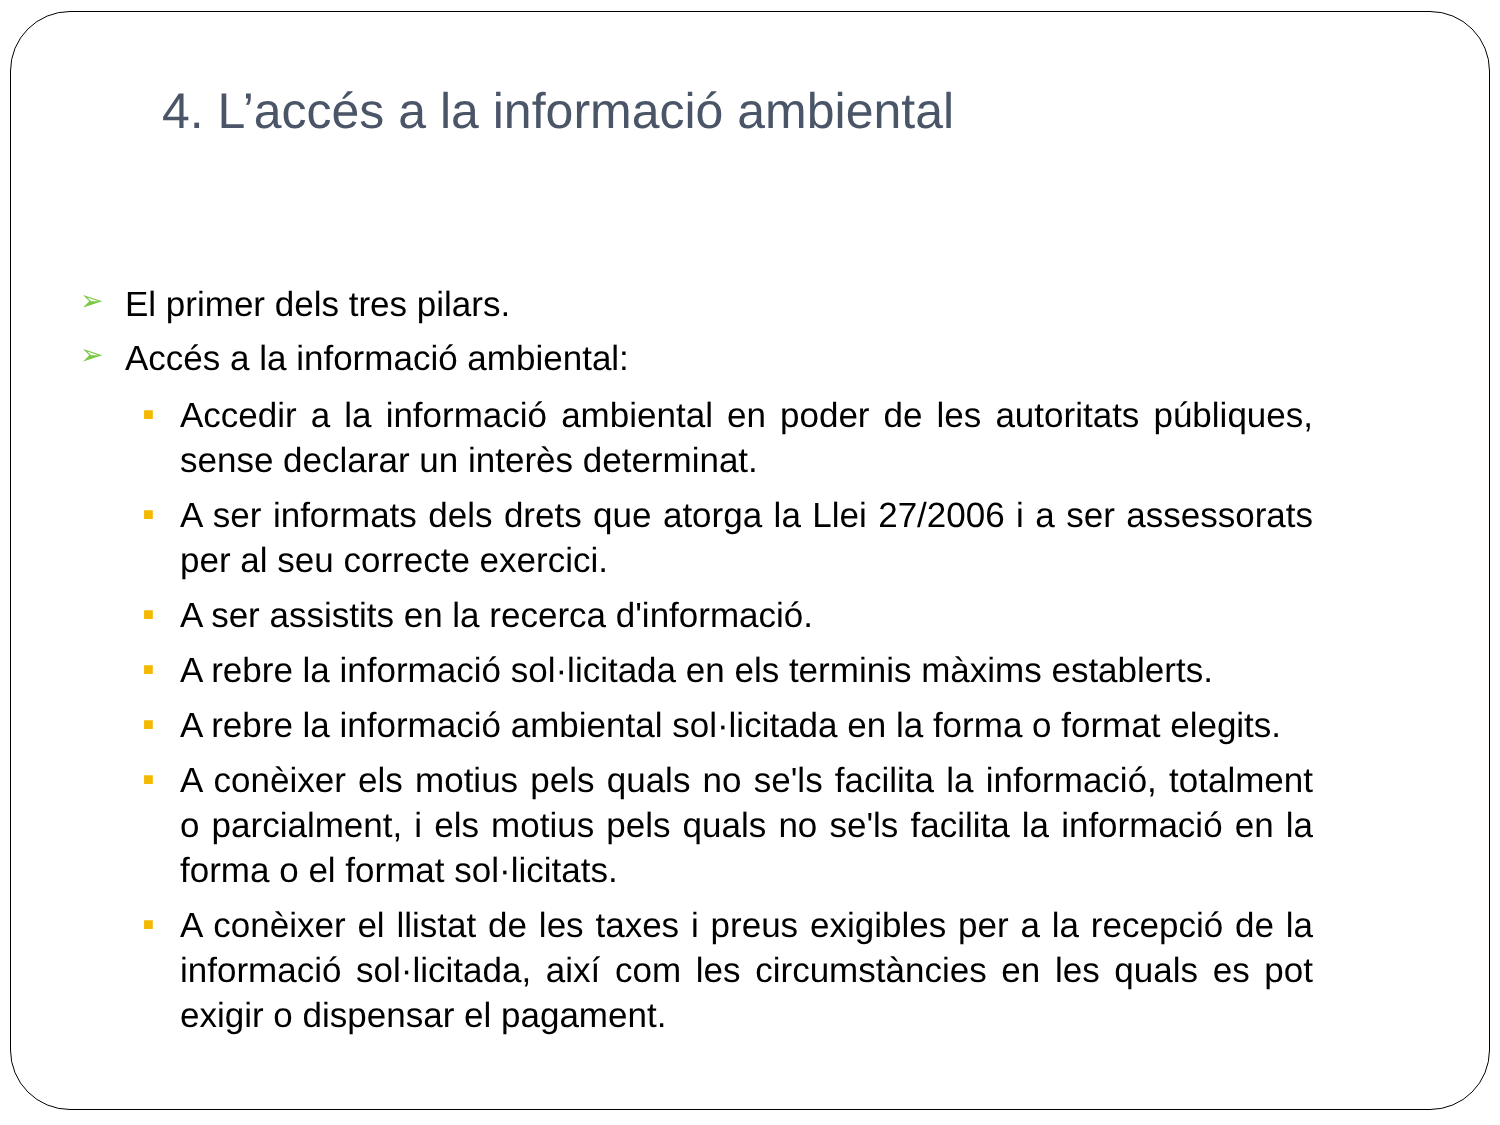4. L’accés a la informació ambiental
➢ El primer dels tres pilars.
➢ Accés a la informació ambiental:
■ Accedir a la informació ambiental en poder de les autoritats públiques, sense declarar un interès determinat.
■ A ser informats dels drets que atorga la Llei 27/2006 i a ser assessorats per al seu correcte exercici.
■ A ser assistits en la recerca d'informació.
■ A rebre la informació sol·licitada en els terminis màxims establerts.
■ A rebre la informació ambiental sol·licitada en la forma o format elegits.
■ A conèixer els motius pels quals no se'ls facilita la informació, totalment o parcialment, i els motius pels quals no se'ls facilita la informació en la forma o el format sol·licitats.
■ A conèixer el llistat de les taxes i preus exigibles per a la recepció de la informació sol·licitada, així com les circumstàncies en les quals es pot exigir o dispensar el pagament.